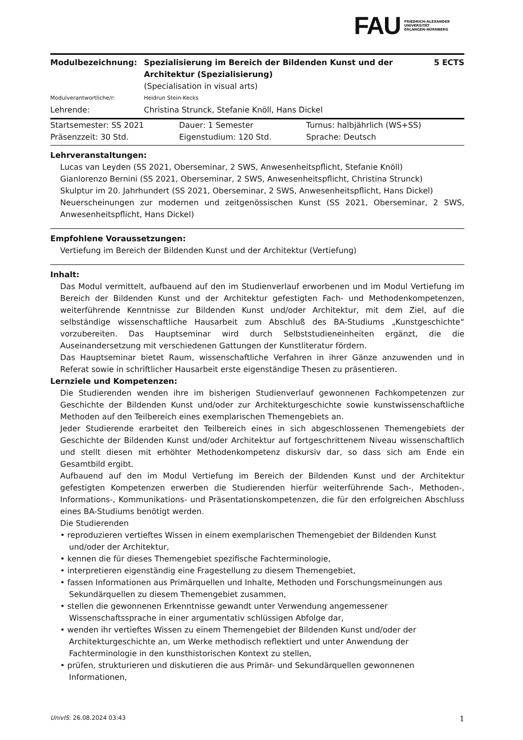FAU
FRIEDRICH-ALEXANDER
UNIVERSITÄT
ERLANGEN-NÜRNBERG
| Modulbezeichnung: | Spezialisierung im Bereich der Bildenden Kunst und der Architektur (Spezialisierung) (Specialisation in visual arts) | 5 ECTS |
| Modulverantwortliche/r: | Heidrun Stein-Kecks | |
| Lehrende: | Christina Strunck, Stefanie Knöll, Hans Dickel | |
| Startsemester: SS 2021 | Dauer: 1 Semester | Turnus: halbjährlich (WS+SS) |
| Präsenzzeit: 30 Std. | Eigenstudium: 120 Std. | Sprache: Deutsch |
Lehrveranstaltungen:
Lucas van Leyden (SS 2021, Oberseminar, 2 SWS, Anwesenheitspflicht, Stefanie Knöll)
Gianlorenzo Bernini (SS 2021, Oberseminar, 2 SWS, Anwesenheitspflicht, Christina Strunck)
Skulptur im 20. Jahrhundert (SS 2021, Oberseminar, 2 SWS, Anwesenheitspflicht, Hans Dickel)
Neuerscheinungen zur modernen und zeitgenössischen Kunst (SS 2021, Oberseminar, 2 SWS, Anwesenheitspflicht, Hans Dickel)
Empfohlene Voraussetzungen:
Vertiefung im Bereich der Bildenden Kunst und der Architektur (Vertiefung)
Inhalt:
Das Modul vermittelt, aufbauend auf den im Studienverlauf erworbenen und im Modul Vertiefung im Bereich der Bildenden Kunst und der Architektur gefestigten Fach- und Methodenkompetenzen, weiterführende Kenntnisse zur Bildenden Kunst und/oder Architektur, mit dem Ziel, auf die selbständige wissenschaftliche Hausarbeit zum Abschluß des BA-Studiums „Kunstgeschichte“ vorzubereiten. Das Hauptseminar wird durch Selbststudieneinheiten ergänzt, die die Auseinandersetzung mit verschiedenen Gattungen der Kunstliteratur fördern.
Das Hauptseminar bietet Raum, wissenschaftliche Verfahren in ihrer Gänze anzuwenden und in Referat sowie in schriftlicher Hausarbeit erste eigenständige Thesen zu präsentieren.
Lernziele und Kompetenzen:
Die Studierenden wenden ihre im bisherigen Studienverlauf gewonnenen Fachkompetenzen zur Geschichte der Bildenden Kunst und/oder zur Architekturgeschichte sowie kunstwissenschaftliche Methoden auf den Teilbereich eines exemplarischen Themengebiets an.
Jeder Studierende erarbeitet den Teilbereich eines in sich abgeschlossenen Themengebiets der Geschichte der Bildenden Kunst und/oder Architektur auf fortgeschrittenem Niveau wissenschaftlich und stellt diesen mit erhöhter Methodenkompetenz diskursiv dar, so dass sich am Ende ein Gesamtbild ergibt.
Aufbauend auf den im Modul Vertiefung im Bereich der Bildenden Kunst und der Architektur gefestigten Kompetenzen erwerben die Studierenden hierfür weiterführende Sach-, Methoden-, Informations-, Kommunikations- und Präsentationskompetenzen, die für den erfolgreichen Abschluss eines BA-Studiums benötigt werden.
Die Studierenden
• reproduzieren vertieftes Wissen in einem exemplarischen Themengebiet der Bildenden Kunst und/oder der Architektur,
• kennen die für dieses Themengebiet spezifische Fachterminologie,
• interpretieren eigenständig eine Fragestellung zu diesem Themengebiet,
• fassen Informationen aus Primärquellen und Inhalte, Methoden und Forschungsmeinungen aus Sekundärquellen zu diesem Themengebiet zusammen,
• stellen die gewonnenen Erkenntnisse gewandt unter Verwendung angemessener Wissenschaftssprache in einer argumentativ schlüssigen Abfolge dar,
• wenden ihr vertieftes Wissen zu einem Themengebiet der Bildenden Kunst und/oder der Architekturgeschichte an, um Werke methodisch reflektiert und unter Anwendung der Fachterminologie in den kunsthistorischen Kontext zu stellen,
• prüfen, strukturieren und diskutieren die aus Primär- und Sekundärquellen gewonnenen Informationen,
UnivIS: 26.08.2024 03:43 1